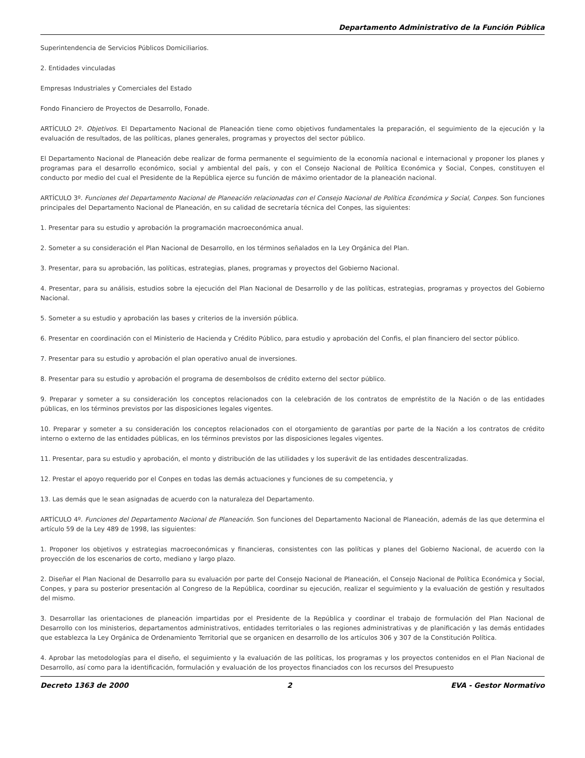Departamento Administrativo de la Función Pública
Superintendencia de Servicios Públicos Domiciliarios.
2. Entidades vinculadas
Empresas Industriales y Comerciales del Estado
Fondo Financiero de Proyectos de Desarrollo, Fonade.
ARTÍCULO 2º. Objetivos. El Departamento Nacional de Planeación tiene como objetivos fundamentales la preparación, el seguimiento de la ejecución y la evaluación de resultados, de las políticas, planes generales, programas y proyectos del sector público.
El Departamento Nacional de Planeación debe realizar de forma permanente el seguimiento de la economía nacional e internacional y proponer los planes y programas para el desarrollo económico, social y ambiental del país, y con el Consejo Nacional de Política Económica y Social, Conpes, constituyen el conducto por medio del cual el Presidente de la República ejerce su función de máximo orientador de la planeación nacional.
ARTÍCULO 3º. Funciones del Departamento Nacional de Planeación relacionadas con el Consejo Nacional de Política Económica y Social, Conpes. Son funciones principales del Departamento Nacional de Planeación, en su calidad de secretaría técnica del Conpes, las siguientes:
1. Presentar para su estudio y aprobación la programación macroeconómica anual.
2. Someter a su consideración el Plan Nacional de Desarrollo, en los términos señalados en la Ley Orgánica del Plan.
3. Presentar, para su aprobación, las políticas, estrategias, planes, programas y proyectos del Gobierno Nacional.
4. Presentar, para su análisis, estudios sobre la ejecución del Plan Nacional de Desarrollo y de las políticas, estrategias, programas y proyectos del Gobierno Nacional.
5. Someter a su estudio y aprobación las bases y criterios de la inversión pública.
6. Presentar en coordinación con el Ministerio de Hacienda y Crédito Público, para estudio y aprobación del Confis, el plan financiero del sector público.
7. Presentar para su estudio y aprobación el plan operativo anual de inversiones.
8. Presentar para su estudio y aprobación el programa de desembolsos de crédito externo del sector público.
9. Preparar y someter a su consideración los conceptos relacionados con la celebración de los contratos de empréstito de la Nación o de las entidades públicas, en los términos previstos por las disposiciones legales vigentes.
10. Preparar y someter a su consideración los conceptos relacionados con el otorgamiento de garantías por parte de la Nación a los contratos de crédito interno o externo de las entidades públicas, en los términos previstos por las disposiciones legales vigentes.
11. Presentar, para su estudio y aprobación, el monto y distribución de las utilidades y los superávit de las entidades descentralizadas.
12. Prestar el apoyo requerido por el Conpes en todas las demás actuaciones y funciones de su competencia, y
13. Las demás que le sean asignadas de acuerdo con la naturaleza del Departamento.
ARTÍCULO 4º. Funciones del Departamento Nacional de Planeación. Son funciones del Departamento Nacional de Planeación, además de las que determina el artículo 59 de la Ley 489 de 1998, las siguientes:
1. Proponer los objetivos y estrategias macroeconómicas y financieras, consistentes con las políticas y planes del Gobierno Nacional, de acuerdo con la proyección de los escenarios de corto, mediano y largo plazo.
2. Diseñar el Plan Nacional de Desarrollo para su evaluación por parte del Consejo Nacional de Planeación, el Consejo Nacional de Política Económica y Social, Conpes, y para su posterior presentación al Congreso de la República, coordinar su ejecución, realizar el seguimiento y la evaluación de gestión y resultados del mismo.
3. Desarrollar las orientaciones de planeación impartidas por el Presidente de la República y coordinar el trabajo de formulación del Plan Nacional de Desarrollo con los ministerios, departamentos administrativos, entidades territoriales o las regiones administrativas y de planificación y las demás entidades que establezca la Ley Orgánica de Ordenamiento Territorial que se organicen en desarrollo de los artículos 306 y 307 de la Constitución Política.
4. Aprobar las metodologías para el diseño, el seguimiento y la evaluación de las políticas, los programas y los proyectos contenidos en el Plan Nacional de Desarrollo, así como para la identificación, formulación y evaluación de los proyectos financiados con los recursos del Presupuesto
Decreto 1363 de 2000 2 EVA - Gestor Normativo